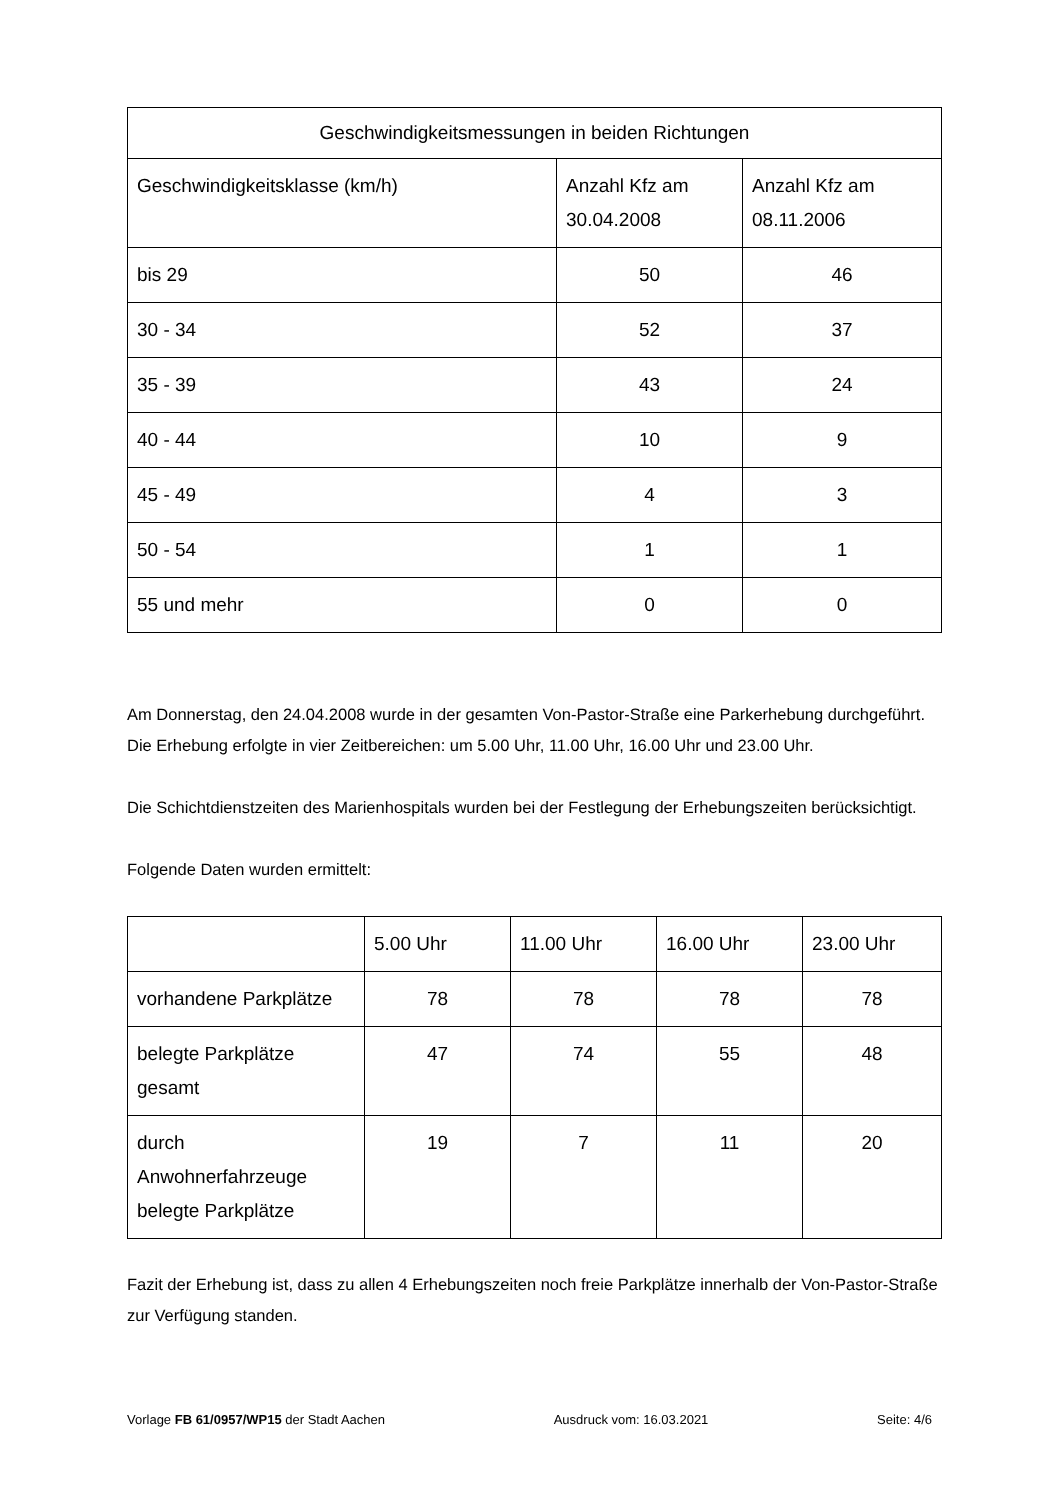| Geschwindigkeitsmessungen in beiden Richtungen | | |
| --- | --- | --- |
| Geschwindigkeitsklasse (km/h) | Anzahl Kfz am 30.04.2008 | Anzahl Kfz am 08.11.2006 |
| bis 29 | 50 | 46 |
| 30 - 34 | 52 | 37 |
| 35 - 39 | 43 | 24 |
| 40 - 44 | 10 | 9 |
| 45 - 49 | 4 | 3 |
| 50 - 54 | 1 | 1 |
| 55 und mehr | 0 | 0 |
Am Donnerstag, den 24.04.2008 wurde in der gesamten Von-Pastor-Straße eine Parkerhebung durchgeführt. Die Erhebung erfolgte in vier Zeitbereichen: um 5.00 Uhr, 11.00 Uhr, 16.00 Uhr und 23.00 Uhr.
Die Schichtdienstzeiten des Marienhospitals wurden bei der Festlegung der Erhebungszeiten berücksichtigt.
Folgende Daten wurden ermittelt:
| | 5.00 Uhr | 11.00 Uhr | 16.00 Uhr | 23.00 Uhr |
| --- | --- | --- | --- | --- |
| vorhandene Parkplätze | 78 | 78 | 78 | 78 |
| belegte Parkplätze gesamt | 47 | 74 | 55 | 48 |
| durch Anwohnerfahrzeuge belegte Parkplätze | 19 | 7 | 11 | 20 |
Fazit der Erhebung ist, dass zu allen 4 Erhebungszeiten noch freie Parkplätze innerhalb der Von-Pastor-Straße zur Verfügung standen.
Vorlage FB 61/0957/WP15 der Stadt Aachen Ausdruck vom: 16.03.2021 Seite: 4/6